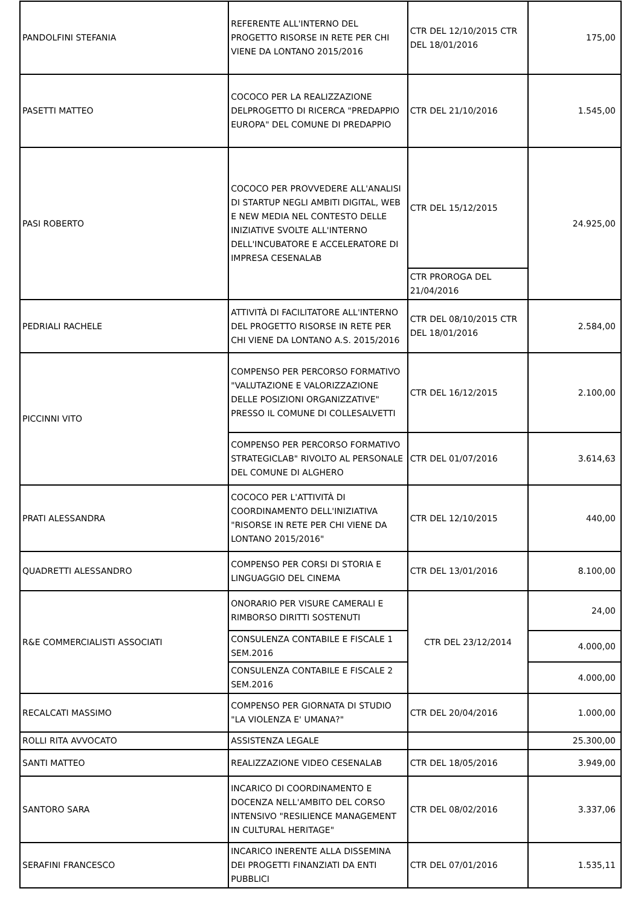| PANDOLFINI STEFANIA | REFERENTE ALL'INTERNO DEL PROGETTO RISORSE IN RETE PER CHI VIENE DA LONTANO 2015/2016 | CTR DEL 12/10/2015 CTR DEL 18/01/2016 | 175,00 |
| PASETTI MATTEO | COCOCO PER LA REALIZZAZIONE DELPROGETTO DI RICERCA "PREDAPPIO EUROPA" DEL COMUNE DI PREDAPPIO | CTR DEL 21/10/2016 | 1.545,00 |
| PASI ROBERTO | COCOCO PER PROVVEDERE ALL'ANALISI DI STARTUP NEGLI AMBITI DIGITAL, WEB E NEW MEDIA NEL CONTESTO DELLE INIZIATIVE SVOLTE ALL'INTERNO DELL'INCUBATORE E ACCELERATORE DI IMPRESA CESENALAB | CTR DEL 15/12/2015 | 24.925,00 |
| | | CTR PROROGA DEL 21/04/2016 | |
| PEDRIALI RACHELE | ATTIVITÀ DI FACILITATORE ALL'INTERNO DEL PROGETTO RISORSE IN RETE PER CHI VIENE DA LONTANO A.S. 2015/2016 | CTR DEL 08/10/2015 CTR DEL 18/01/2016 | 2.584,00 |
| PICCINNI VITO | COMPENSO PER PERCORSO FORMATIVO "VALUTAZIONE E VALORIZZAZIONE DELLE POSIZIONI ORGANIZZATIVE" PRESSO IL COMUNE DI COLLESALVETTI | CTR DEL 16/12/2015 | 2.100,00 |
| | COMPENSO PER PERCORSO FORMATIVO STRATEGICLAB" RIVOLTO AL PERSONALE DEL COMUNE DI ALGHERO | CTR DEL 01/07/2016 | 3.614,63 |
| PRATI ALESSANDRA | COCOCO PER L'ATTIVITÀ DI COORDINAMENTO DELL'INIZIATIVA "RISORSE IN RETE PER CHI VIENE DA LONTANO 2015/2016" | CTR DEL 12/10/2015 | 440,00 |
| QUADRETTI ALESSANDRO | COMPENSO PER CORSI DI STORIA E LINGUAGGIO DEL CINEMA | CTR DEL 13/01/2016 | 8.100,00 |
| R&E COMMERCIALISTI ASSOCIATI | ONORARIO PER VISURE CAMERALI E RIMBORSO DIRITTI SOSTENUTI | CTR DEL 23/12/2014 | 24,00 |
| | CONSULENZA CONTABILE E FISCALE 1 SEM.2016 | | 4.000,00 |
| | CONSULENZA CONTABILE E FISCALE 2 SEM.2016 | | 4.000,00 |
| RECALCATI MASSIMO | COMPENSO PER GIORNATA DI STUDIO "LA VIOLENZA E' UMANA?" | CTR DEL 20/04/2016 | 1.000,00 |
| ROLLI RITA AVVOCATO | ASSISTENZA LEGALE | | 25.300,00 |
| SANTI MATTEO | REALIZZAZIONE VIDEO CESENALAB | CTR DEL 18/05/2016 | 3.949,00 |
| SANTORO SARA | INCARICO DI COORDINAMENTO E DOCENZA NELL'AMBITO DEL CORSO INTENSIVO "RESILIENCE MANAGEMENT IN CULTURAL HERITAGE" | CTR DEL 08/02/2016 | 3.337,06 |
| SERAFINI FRANCESCO | INCARICO INERENTE ALLA DISSEMINA DEI PROGETTI FINANZIATI DA ENTI PUBBLICI | CTR DEL 07/01/2016 | 1.535,11 |